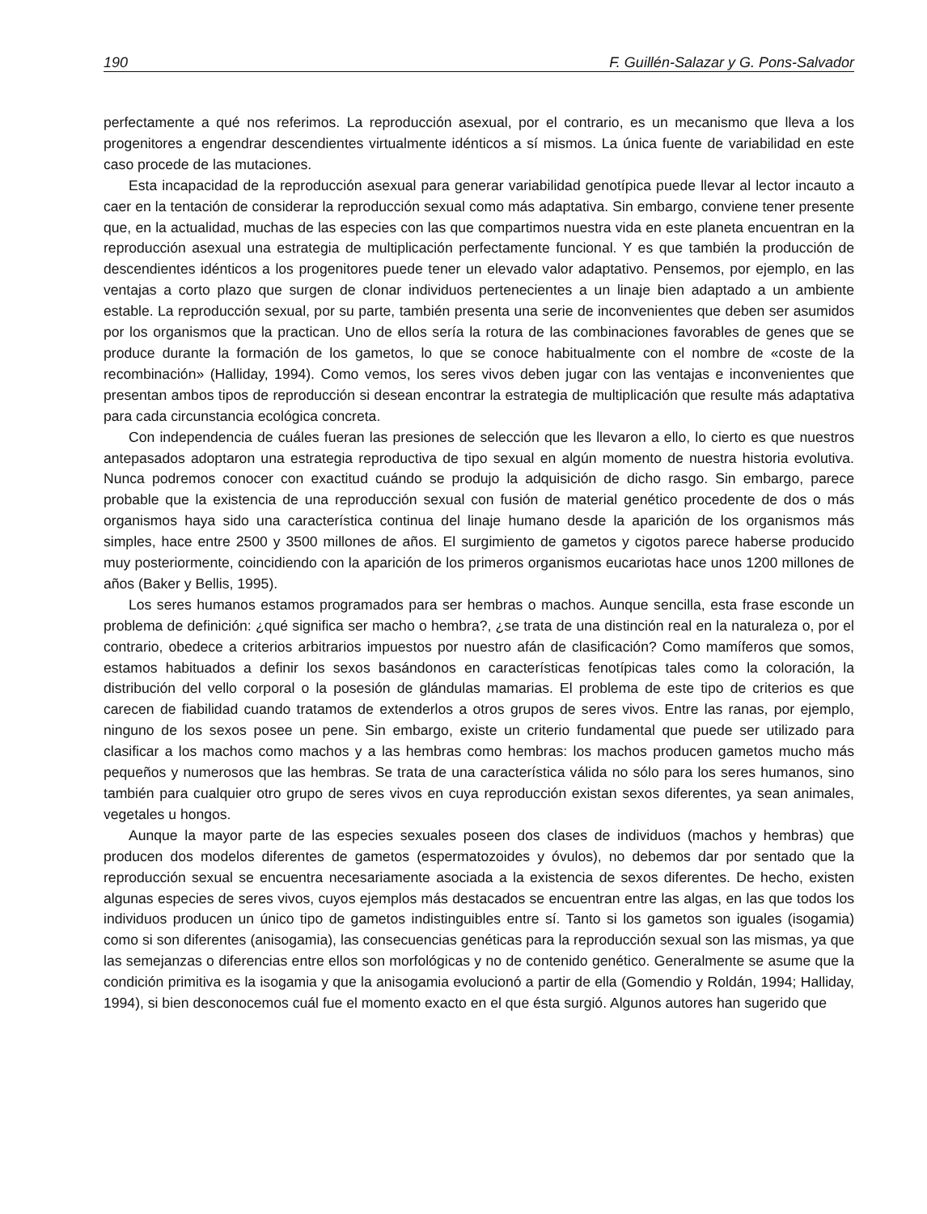190 F. Guillén-Salazar y G. Pons-Salvador
perfectamente a qué nos referimos. La reproducción asexual, por el contrario, es un mecanismo que lleva a los progenitores a engendrar descendientes virtualmente idénticos a sí mismos. La única fuente de variabilidad en este caso procede de las mutaciones.
Esta incapacidad de la reproducción asexual para generar variabilidad genotípica puede llevar al lector incauto a caer en la tentación de considerar la reproducción sexual como más adaptativa. Sin embargo, conviene tener presente que, en la actualidad, muchas de las especies con las que compartimos nuestra vida en este planeta encuentran en la reproducción asexual una estrategia de multiplicación perfectamente funcional. Y es que también la producción de descendientes idénticos a los progenitores puede tener un elevado valor adaptativo. Pensemos, por ejemplo, en las ventajas a corto plazo que surgen de clonar individuos pertenecientes a un linaje bien adaptado a un ambiente estable. La reproducción sexual, por su parte, también presenta una serie de inconvenientes que deben ser asumidos por los organismos que la practican. Uno de ellos sería la rotura de las combinaciones favorables de genes que se produce durante la formación de los gametos, lo que se conoce habitualmente con el nombre de «coste de la recombinación» (Halliday, 1994). Como vemos, los seres vivos deben jugar con las ventajas e inconvenientes que presentan ambos tipos de reproducción si desean encontrar la estrategia de multiplicación que resulte más adaptativa para cada circunstancia ecológica concreta.
Con independencia de cuáles fueran las presiones de selección que les llevaron a ello, lo cierto es que nuestros antepasados adoptaron una estrategia reproductiva de tipo sexual en algún momento de nuestra historia evolutiva. Nunca podremos conocer con exactitud cuándo se produjo la adquisición de dicho rasgo. Sin embargo, parece probable que la existencia de una reproducción sexual con fusión de material genético procedente de dos o más organismos haya sido una característica continua del linaje humano desde la aparición de los organismos más simples, hace entre 2500 y 3500 millones de años. El surgimiento de gametos y cigotos parece haberse producido muy posteriormente, coincidiendo con la aparición de los primeros organismos eucariotas hace unos 1200 millones de años (Baker y Bellis, 1995).
Los seres humanos estamos programados para ser hembras o machos. Aunque sencilla, esta frase esconde un problema de definición: ¿qué significa ser macho o hembra?, ¿se trata de una distinción real en la naturaleza o, por el contrario, obedece a criterios arbitrarios impuestos por nuestro afán de clasificación? Como mamíferos que somos, estamos habituados a definir los sexos basándonos en características fenotípicas tales como la coloración, la distribución del vello corporal o la posesión de glándulas mamarias. El problema de este tipo de criterios es que carecen de fiabilidad cuando tratamos de extenderlos a otros grupos de seres vivos. Entre las ranas, por ejemplo, ninguno de los sexos posee un pene. Sin embargo, existe un criterio fundamental que puede ser utilizado para clasificar a los machos como machos y a las hembras como hembras: los machos producen gametos mucho más pequeños y numerosos que las hembras. Se trata de una característica válida no sólo para los seres humanos, sino también para cualquier otro grupo de seres vivos en cuya reproducción existan sexos diferentes, ya sean animales, vegetales u hongos.
Aunque la mayor parte de las especies sexuales poseen dos clases de individuos (machos y hembras) que producen dos modelos diferentes de gametos (espermatozoides y óvulos), no debemos dar por sentado que la reproducción sexual se encuentra necesariamente asociada a la existencia de sexos diferentes. De hecho, existen algunas especies de seres vivos, cuyos ejemplos más destacados se encuentran entre las algas, en las que todos los individuos producen un único tipo de gametos indistinguibles entre sí. Tanto si los gametos son iguales (isogamia) como si son diferentes (anisogamia), las consecuencias genéticas para la reproducción sexual son las mismas, ya que las semejanzas o diferencias entre ellos son morfológicas y no de contenido genético. Generalmente se asume que la condición primitiva es la isogamia y que la anisogamia evolucionó a partir de ella (Gomendio y Roldán, 1994; Halliday, 1994), si bien desconocemos cuál fue el momento exacto en el que ésta surgió. Algunos autores han sugerido que